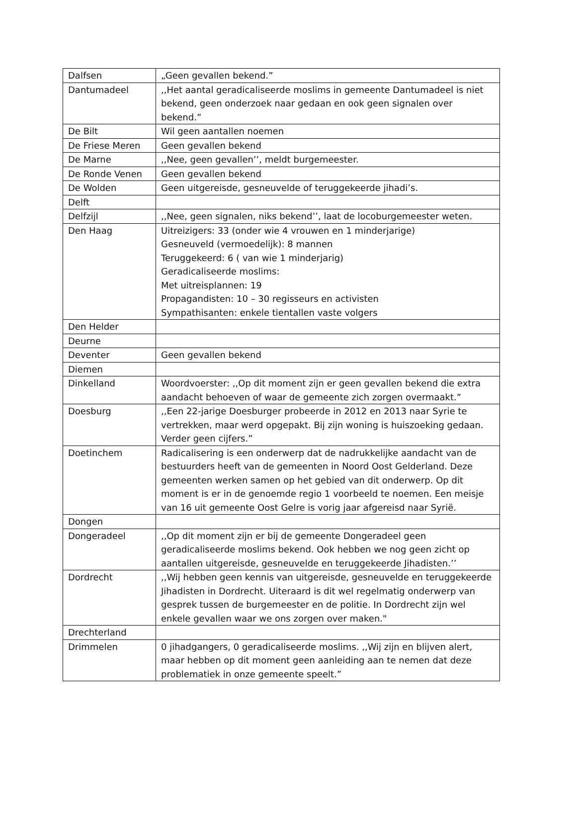| Dalfsen | „Geen gevallen bekend.” |
| Dantumadeel | ,,Het aantal geradicaliseerde moslims in gemeente Dantumadeel is niet bekend, geen onderzoek naar gedaan en ook geen signalen over bekend.” |
| De Bilt | Wil geen aantallen noemen |
| De Friese Meren | Geen gevallen bekend |
| De Marne | ,,Nee, geen gevallen’’, meldt burgemeester. |
| De Ronde Venen | Geen gevallen bekend |
| De Wolden | Geen uitgereisde, gesneuvelde of teruggekeerde jihadi’s. |
| Delft | |
| Delfzijl | ,,Nee, geen signalen, niks bekend’’, laat de locoburgemeester weten. |
| Den Haag | Uitreizigers: 33 (onder wie 4 vrouwen en 1 minderjarige) Gesneuveld (vermoedelijk): 8 mannen Teruggekeerd: 6 ( van wie 1 minderjarig) Geradicaliseerde moslims: Met uitreisplannen: 19 Propagandisten: 10 – 30 regisseurs en activisten Sympathisanten: enkele tientallen vaste volgers |
| Den Helder | |
| Deurne | |
| Deventer | Geen gevallen bekend |
| Diemen | |
| Dinkelland | Woordvoerster: ,,Op dit moment zijn er geen gevallen bekend die extra aandacht behoeven of waar de gemeente zich zorgen overmaakt.” |
| Doesburg | ,,Een 22-jarige Doesburger probeerde in 2012 en 2013 naar Syrie te vertrekken, maar werd opgepakt. Bij zijn woning is huiszoeking gedaan. Verder geen cijfers.” |
| Doetinchem | Radicalisering is een onderwerp dat de nadrukkelijke aandacht van de bestuurders heeft van de gemeenten in Noord Oost Gelderland. Deze gemeenten werken samen op het gebied van dit onderwerp. Op dit moment is er in de genoemde regio 1 voorbeeld te noemen. Een meisje van 16 uit gemeente Oost Gelre is vorig jaar afgereisd naar Syrië. |
| Dongen | |
| Dongeradeel | ,,Op dit moment zijn er bij de gemeente Dongeradeel geen geradicaliseerde moslims bekend. Ook hebben we nog geen zicht op aantallen uitgereisde, gesneuvelde en teruggekeerde Jihadisten.’’ |
| Dordrecht | ,,Wij hebben geen kennis van uitgereisde, gesneuvelde en teruggekeerde Jihadisten in Dordrecht. Uiteraard is dit wel regelmatig onderwerp van gesprek tussen de burgemeester en de politie. In Dordrecht zijn wel enkele gevallen waar we ons zorgen over maken." |
| Drechterland | |
| Drimmelen | 0 jihadgangers, 0 geradicaliseerde moslims. ,,Wij zijn en blijven alert, maar hebben op dit moment geen aanleiding aan te nemen dat deze problematiek in onze gemeente speelt.” |